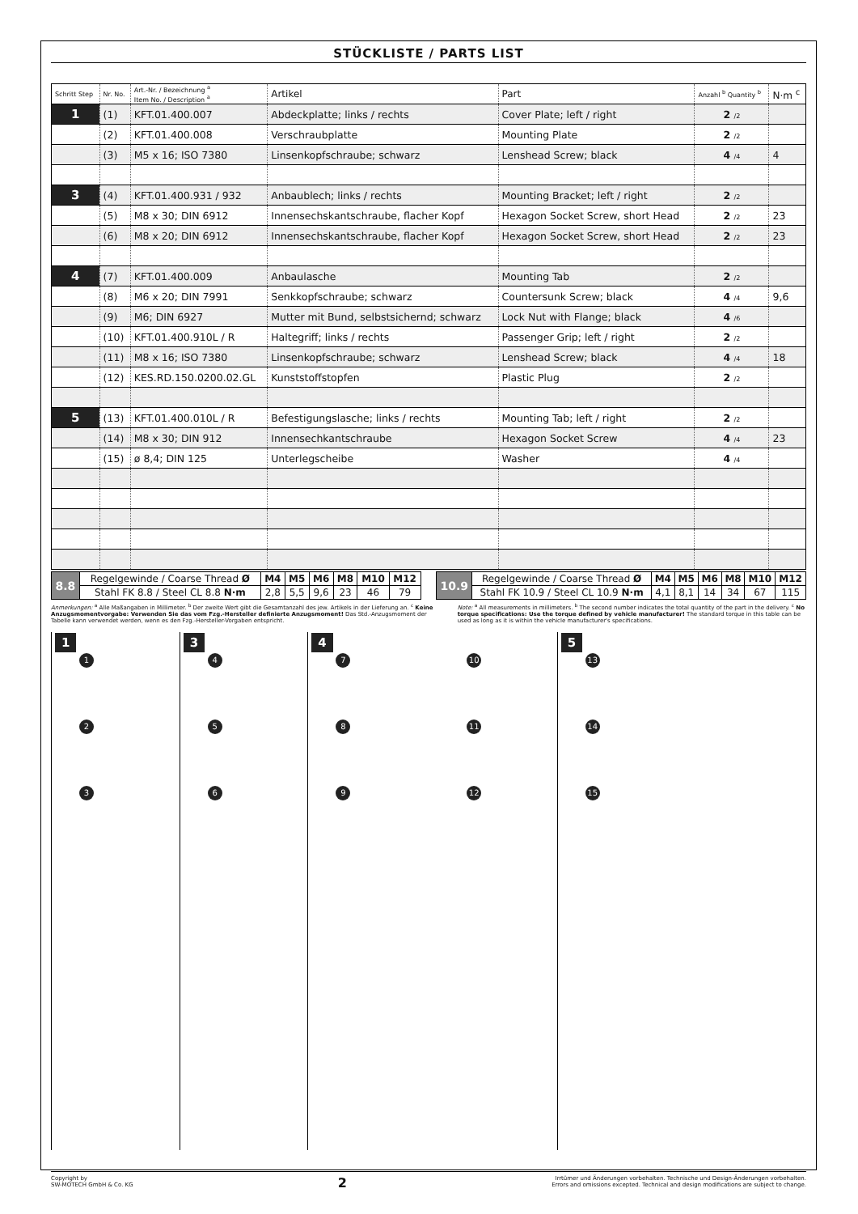STÜCKLISTE / PARTS LIST
| Schritt Step | Nr. No. | Art.-Nr. / Bezeichnung <sup>a</sup> Item No. / Description <sup>a</sup> | Artikel | Part | Anzahl <sup>b</sup> Quantity <sup>b</sup> | N·m <sup>c</sup> |
| --- | --- | --- | --- | --- | --- | --- |
| 1 | (1) | KFT.01.400.007 | Abdeckplatte; links / rechts | Cover Plate; left / right | 2 /2 | |
| | (2) | KFT.01.400.008 | Verschraubplatte | Mounting Plate | 2 /2 | |
| | (3) | M5 x 16; ISO 7380 | Linsenkopfschraube; schwarz | Lenshead Screw; black | 4 /4 | 4 |
| 3 | (4) | KFT.01.400.931 / 932 | Anbaublech; links / rechts | Mounting Bracket; left / right | 2 /2 | |
| | (5) | M8 x 30; DIN 6912 | Innensechskantschraube, flacher Kopf | Hexagon Socket Screw, short Head | 2 /2 | 23 |
| | (6) | M8 x 20; DIN 6912 | Innensechskantschraube, flacher Kopf | Hexagon Socket Screw, short Head | 2 /2 | 23 |
| 4 | (7) | KFT.01.400.009 | Anbaulasche | Mounting Tab | 2 /2 | |
| | (8) | M6 x 20; DIN 7991 | Senkkopfschraube; schwarz | Countersunk Screw; black | 4 /4 | 9,6 |
| | (9) | M6; DIN 6927 | Mutter mit Bund, selbstsichernd; schwarz | Lock Nut with Flange; black | 4 /6 | |
| | (10) | KFT.01.400.910L / R | Haltegriff; links / rechts | Passenger Grip; left / right | 2 /2 | |
| | (11) | M8 x 16; ISO 7380 | Linsenkopfschraube; schwarz | Lenshead Screw; black | 4 /4 | 18 |
| | (12) | KES.RD.150.0200.02.GL | Kunststoffstopfen | Plastic Plug | 2 /2 | |
| 5 | (13) | KFT.01.400.010L / R | Befestigungslasche; links / rechts | Mounting Tab; left / right | 2 /2 | |
| | (14) | M8 x 30; DIN 912 | Innensechkantschraube | Hexagon Socket Screw | 4 /4 | 23 |
| | (15) | ø 8,4; DIN 125 | Unterlegscheibe | Washer | 4 /4 | |
| 8.8 | Regelgewinde / Coarse Thread Ø | M4 | M5 | M6 | M8 | M10 | M12 |
| | Stahl FK 8.8 / Steel CL 8.8 N·m | 2,8 | 5,5 | 9,6 | 23 | 46 | 79 |
| 10.9 | Regelgewinde / Coarse Thread Ø | M4 | M5 | M6 | M8 | M10 | M12 |
| | Stahl FK 10.9 / Steel CL 10.9 N·m | 4,1 | 8,1 | 14 | 34 | 67 | 115 |
Anmerkungen: <sup>a</sup> Alle Maßangaben in Millimeter. <sup>b</sup> Der zweite Wert gibt die Gesamtanzahl des jew. Artikels in der Lieferung an. <sup>c</sup> Keine Anzugsmomentvorgabe: Verwenden Sie das vom Fzg.-Hersteller definierte Anzugsmoment! Das Std.-Anzugsmoment der Tabelle kann verwendet werden, wenn es den Fzg.-Hersteller-Vorgaben entspricht.
Note: <sup>a</sup> All measurements in millimeters. <sup>b</sup> The second number indicates the total quantity of the part in the delivery. <sup>c</sup> No torque specifications: Use the torque defined by vehicle manufacturer! The standard torque in this table can be used as long as it is within the vehicle manufacturer's specifications.
1
1
2
3
3
4
5
6
4
7 10
8 11
9 12
5
13
14
15
Copyright by
SW-MOTECH GmbH & Co. KG
2
Irrtümer und Änderungen vorbehalten. Technische und Design-Änderungen vorbehalten.
Errors and omissions excepted. Technical and design modifications are subject to change.